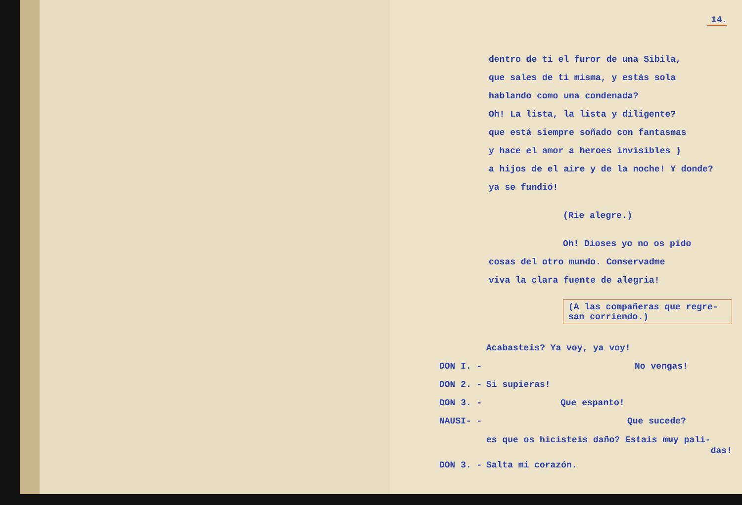14.
dentro de ti el furor de una Sibila,
que sales de ti misma, y estás sola
hablando como una condenada?
Oh! La lista, la lista y diligente?
que está siempre soñado con fantasmas
y hace el amor a heroes invisibles )
a hijos de el aire y de la noche! Y donde?
ya se fundió!
(Rie alegre.)
Oh! Dioses yo no os pido
cosas del otro mundo. Conservadme
viva la clara fuente de alegria!
(A las compañeras que regre-
san corriendo.)
Acabasteis? Ya voy, ya voy!
DON I. - No vengas!
DON 2. - Si supieras!
DON 3. - Que espanto!
NAUSI- - Que sucede?
es que os hicisteis daño? Estais muy pali-
das!
DON 3. - Salta mi corazón.